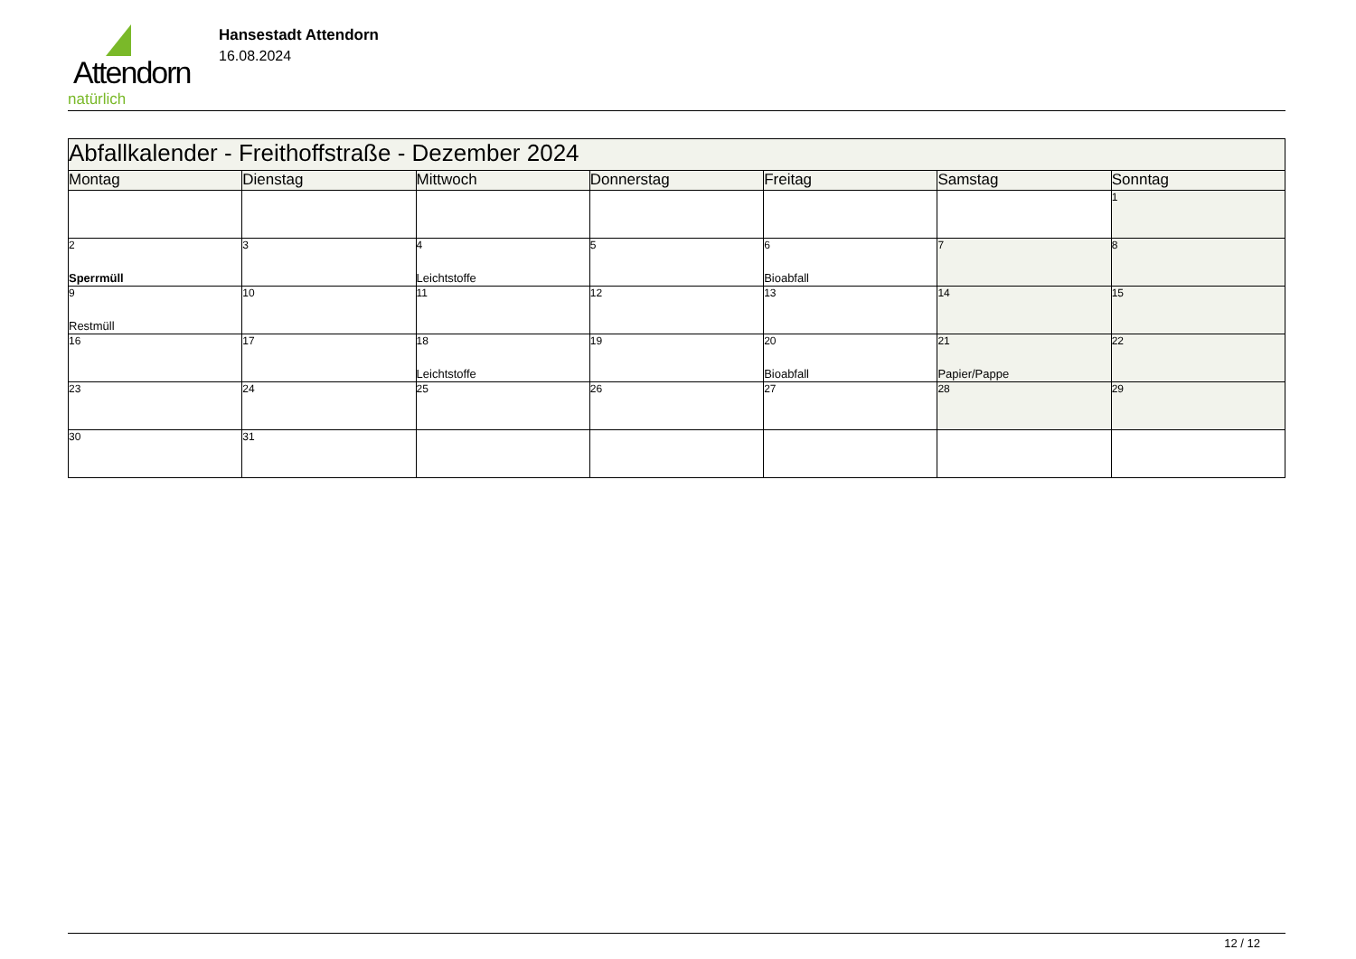Attendorn
natürlich
Hansestadt Attendorn
16.08.2024
| Abfallkalender - Freithoffstraße - Dezember 2024 | | | | | | |
| Montag | Dienstag | Mittwoch | Donnerstag | Freitag | Samstag | Sonntag |
| | | | | | | 1 |
| 2 Sperrmüll | 3 | 4 Leichtstoffe | 5 | 6 Bioabfall | 7 | 8 |
| 9 Restmüll | 10 | 11 | 12 | 13 | 14 | 15 |
| 16 | 17 | 18 Leichtstoffe | 19 | 20 Bioabfall | 21 Papier/Pappe | 22 |
| 23 | 24 | 25 | 26 | 27 | 28 | 29 |
| 30 | 31 | | | | | |
12 / 12